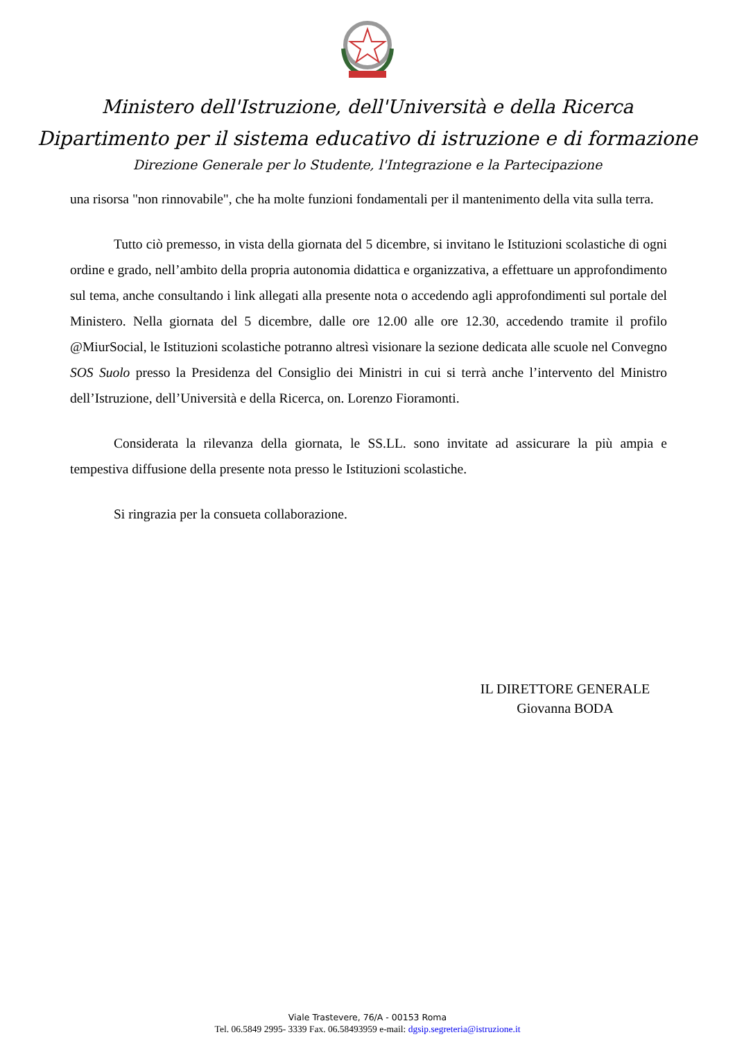Ministero dell'Istruzione, dell'Università e della Ricerca
Dipartimento per il sistema educativo di istruzione e di formazione
Direzione Generale per lo Studente, l'Integrazione e la Partecipazione
una risorsa "non rinnovabile", che ha molte funzioni fondamentali per il mantenimento della vita sulla terra.
Tutto ciò premesso, in vista della giornata del 5 dicembre, si invitano le Istituzioni scolastiche di ogni ordine e grado, nell’ambito della propria autonomia didattica e organizzativa, a effettuare un approfondimento sul tema, anche consultando i link allegati alla presente nota o accedendo agli approfondimenti sul portale del Ministero. Nella giornata del 5 dicembre, dalle ore 12.00 alle ore 12.30, accedendo tramite il profilo @MiurSocial, le Istituzioni scolastiche potranno altresì visionare la sezione dedicata alle scuole nel Convegno SOS Suolo presso la Presidenza del Consiglio dei Ministri in cui si terrà anche l’intervento del Ministro dell’Istruzione, dell’Università e della Ricerca, on. Lorenzo Fioramonti.
Considerata la rilevanza della giornata, le SS.LL. sono invitate ad assicurare la più ampia e tempestiva diffusione della presente nota presso le Istituzioni scolastiche.
Si ringrazia per la consueta collaborazione.
IL DIRETTORE GENERALE
Giovanna BODA
Viale Trastevere, 76/A - 00153 Roma
Tel. 06.5849 2995- 3339 Fax. 06.58493959 e-mail: dgsip.segreteria@istruzione.it